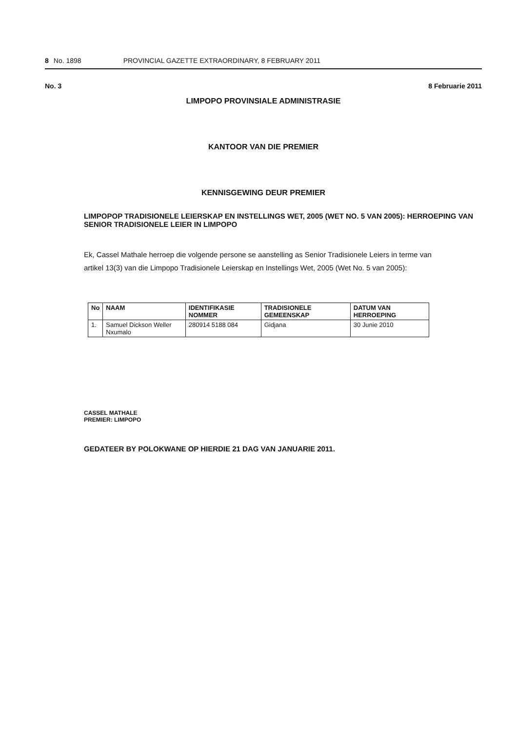8 No. 1898 PROVINCIAL GAZETTE EXTRAORDINARY, 8 FEBRUARY 2011
No. 3 8 Februarie 2011
LIMPOPO PROVINSIALE ADMINISTRASIE
KANTOOR VAN DIE PREMIER
KENNISGEWING DEUR PREMIER
LIMPOPOP TRADISIONELE LEIERSKAP EN INSTELLINGS WET, 2005 (WET NO. 5 VAN 2005): HERROEPING VAN SENIOR TRADISIONELE LEIER IN LIMPOPO
Ek, Cassel Mathale herroep die volgende persone se aanstelling as Senior Tradisionele Leiers in terme van artikel 13(3) van die Limpopo Tradisionele Leierskap en Instellings Wet, 2005 (Wet No. 5 van 2005):
| No | NAAM | IDENTIFIKASIE NOMMER | TRADISIONELE GEMEENSKAP | DATUM VAN HERROEPING |
| --- | --- | --- | --- | --- |
| 1. | Samuel Dickson Weller Nxumalo | 280914 5188 084 | Gidjana | 30 Junie 2010 |
CASSEL MATHALE
PREMIER: LIMPOPO
GEDATEER BY POLOKWANE OP HIERDIE 21 DAG VAN JANUARIE 2011.